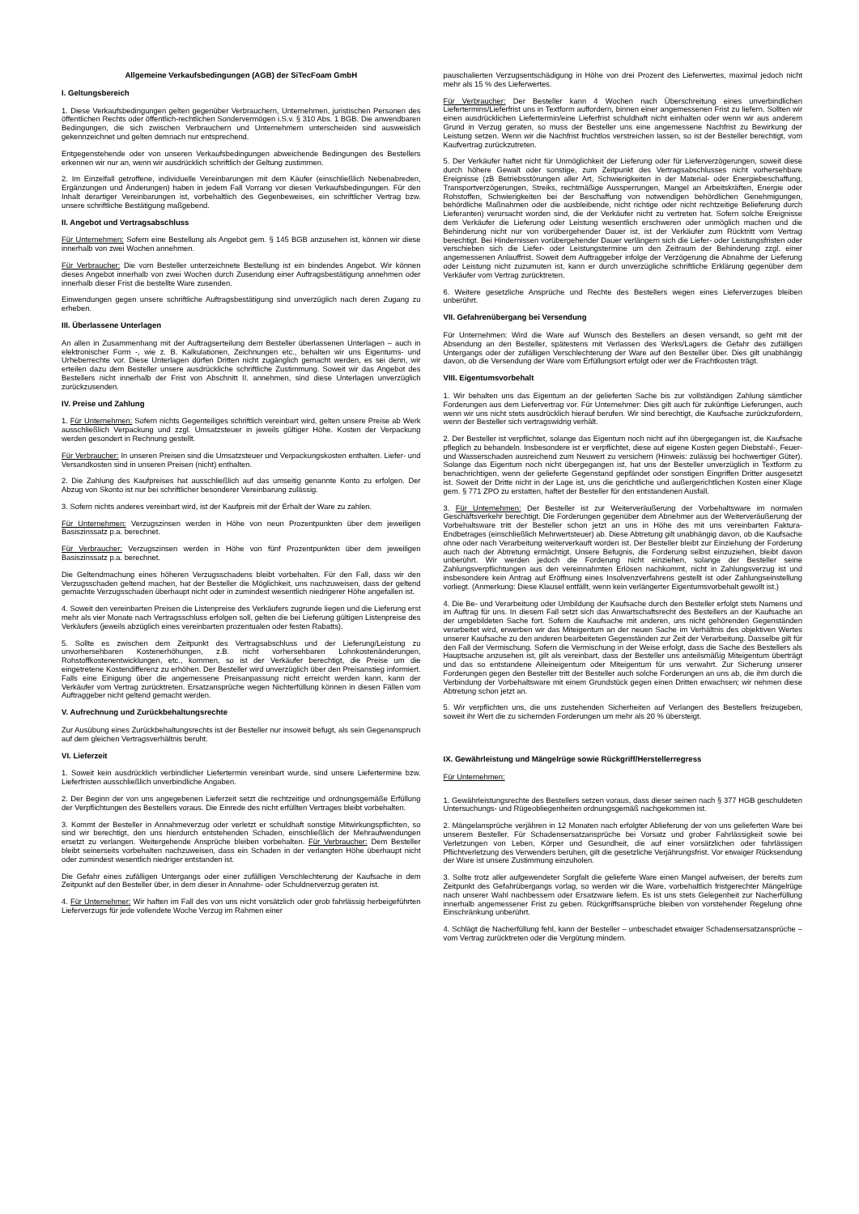Allgemeine Verkaufsbedingungen (AGB) der SiTecFoam GmbH
I. Geltungsbereich
1. Diese Verkaufsbedingungen gelten gegenüber Verbrauchern, Unternehmen, juristischen Personen des öffentlichen Rechts oder öffentlich-rechtlichen Sondervermögen i.S.v. § 310 Abs. 1 BGB. Die anwendbaren Bedingungen, die sich zwischen Verbrauchern und Unternehmern unterscheiden sind ausweislich gekennzeichnet und gelten demnach nur entsprechend.
Entgegenstehende oder von unseren Verkaufsbedingungen abweichende Bedingungen des Bestellers erkennen wir nur an, wenn wir ausdrücklich schriftlich der Geltung zustimmen.
2. Im Einzelfall getroffene, individuelle Vereinbarungen mit dem Käufer (einschließlich Nebenabreden, Ergänzungen und Änderungen) haben in jedem Fall Vorrang vor diesen Verkaufsbedingungen. Für den Inhalt derartiger Vereinbarungen ist, vorbehaltlich des Gegenbeweises, ein schriftlicher Vertrag bzw. unsere schriftliche Bestätigung maßgebend.
II. Angebot und Vertragsabschluss
Für Unternehmen: Sofern eine Bestellung als Angebot gem. § 145 BGB anzusehen ist, können wir diese innerhalb von zwei Wochen annehmen.
Für Verbraucher: Die vom Besteller unterzeichnete Bestellung ist ein bindendes Angebot. Wir können dieses Angebot innerhalb von zwei Wochen durch Zusendung einer Auftragsbestätigung annehmen oder innerhalb dieser Frist die bestellte Ware zusenden.
Einwendungen gegen unsere schriftliche Auftragsbestätigung sind unverzüglich nach deren Zugang zu erheben.
III. Überlassene Unterlagen
An allen in Zusammenhang mit der Auftragserteilung dem Besteller überlassenen Unterlagen – auch in elektronischer Form -, wie z. B. Kalkulationen, Zeichnungen etc., behalten wir uns Eigentums- und Urheberrechte vor. Diese Unterlagen dürfen Dritten nicht zugänglich gemacht werden, es sei denn, wir erteilen dazu dem Besteller unsere ausdrückliche schriftliche Zustimmung. Soweit wir das Angebot des Bestellers nicht innerhalb der Frist von Abschnitt II. annehmen, sind diese Unterlagen unverzüglich zurückzusenden.
IV. Preise und Zahlung
1. Für Unternehmen: Sofern nichts Gegenteiliges schriftlich vereinbart wird, gelten unsere Preise ab Werk ausschließlich Verpackung und zzgl. Umsatzsteuer in jeweils gültiger Höhe. Kosten der Verpackung werden gesondert in Rechnung gestellt.
Für Verbraucher: In unseren Preisen sind die Umsatzsteuer und Verpackungskosten enthalten. Liefer- und Versandkosten sind in unseren Preisen (nicht) enthalten.
2. Die Zahlung des Kaufpreises hat ausschließlich auf das umseitig genannte Konto zu erfolgen. Der Abzug von Skonto ist nur bei schriftlicher besonderer Vereinbarung zulässig.
3. Sofern nichts anderes vereinbart wird, ist der Kaufpreis mit der Erhalt der Ware zu zahlen.
Für Unternehmen: Verzugszinsen werden in Höhe von neun Prozentpunkten über dem jeweiligen Basiszinssatz p.a. berechnet.
Für Verbraucher: Verzugszinsen werden in Höhe von fünf Prozentpunkten über dem jeweiligen Basiszinssatz p.a. berechnet.
Die Geltendmachung eines höheren Verzugsschadens bleibt vorbehalten. Für den Fall, dass wir den Verzugsschaden geltend machen, hat der Besteller die Möglichkeit, uns nachzuweisen, dass der geltend gemachte Verzugsschaden überhaupt nicht oder in zumindest wesentlich niedrigerer Höhe angefallen ist.
4. Soweit den vereinbarten Preisen die Listenpreise des Verkäufers zugrunde liegen und die Lieferung erst mehr als vier Monate nach Vertragsschluss erfolgen soll, gelten die bei Lieferung gültigen Listenpreise des Verkäufers (jeweils abzüglich eines vereinbarten prozentualen oder festen Rabatts).
5. Sollte es zwischen dem Zeitpunkt des Vertragsabschluss und der Lieferung/Leistung zu unvorhersehbaren Kostenerhöhungen, z.B. nicht vorhersehbaren Lohnkostenänderungen, Rohstoffkostenentwicklungen, etc., kommen, so ist der Verkäufer berechtigt, die Preise um die eingetretene Kostendifferenz zu erhöhen. Der Besteller wird unverzüglich über den Preisanstieg informiert. Falls eine Einigung über die angemessene Preisanpassung nicht erreicht werden kann, kann der Verkäufer vom Vertrag zurücktreten. Ersatzansprüche wegen Nichterfüllung können in diesen Fällen vom Auftraggeber nicht geltend gemacht werden.
V. Aufrechnung und Zurückbehaltungsrechte
Zur Ausübung eines Zurückbehaltungsrechts ist der Besteller nur insoweit befugt, als sein Gegenanspruch auf dem gleichen Vertragsverhältnis beruht.
VI. Lieferzeit
1. Soweit kein ausdrücklich verbindlicher Liefertermin vereinbart wurde, sind unsere Liefertermine bzw. Lieferfristen ausschließlich unverbindliche Angaben.
2. Der Beginn der von uns angegebenen Lieferzeit setzt die rechtzeitige und ordnungsgemäße Erfüllung der Verpflichtungen des Bestellers voraus. Die Einrede des nicht erfüllten Vertrages bleibt vorbehalten.
3. Kommt der Besteller in Annahmeverzug oder verletzt er schuldhaft sonstige Mitwirkungspflichten, so sind wir berechtigt, den uns hierdurch entstehenden Schaden, einschließlich der Mehraufwendungen ersetzt zu verlangen. Weitergehende Ansprüche bleiben vorbehalten. Für Verbraucher: Dem Besteller bleibt seinerseits vorbehalten nachzuweisen, dass ein Schaden in der verlangten Höhe überhaupt nicht oder zumindest wesentlich niedriger entstanden ist.
Die Gefahr eines zufälligen Untergangs oder einer zufälligen Verschlechterung der Kaufsache in dem Zeitpunkt auf den Besteller über, in dem dieser in Annahme- oder Schuldnerverzug geraten ist.
4. Für Unternehmer: Wir haften im Fall des von uns nicht vorsätzlich oder grob fahrlässig herbeigeführten Lieferverzugs für jede vollendete Woche Verzug im Rahmen einer
pauschalierten Verzugsentschädigung in Höhe von drei Prozent des Lieferwertes, maximal jedoch nicht mehr als 15 % des Lieferwertes.
Für Verbraucher: Der Besteller kann 4 Wochen nach Überschreitung eines unverbindlichen Liefertermins/Lieferfrist uns in Textform auffordern, binnen einer angemessenen Frist zu liefern. Sollten wir einen ausdrücklichen Liefertermin/eine Lieferfrist schuldhaft nicht einhalten oder wenn wir aus anderem Grund in Verzug geraten, so muss der Besteller uns eine angemessene Nachfrist zu Bewirkung der Leistung setzen. Wenn wir die Nachfrist fruchtlos verstreichen lassen, so ist der Besteller berechtigt, vom Kaufvertrag zurückzutreten.
5. Der Verkäufer haftet nicht für Unmöglichkeit der Lieferung oder für Lieferverzögerungen, soweit diese durch höhere Gewalt oder sonstige, zum Zeitpunkt des Vertragsabschlusses nicht vorhersehbare Ereignisse (zB Betriebsstörungen aller Art, Schwierigkeiten in der Material- oder Energiebeschaffung, Transportverzögerungen, Streiks, rechtmäßige Aussperrungen, Mangel an Arbeitskräften, Energie oder Rohstoffen, Schwierigkeiten bei der Beschaffung von notwendigen behördlichen Genehmigungen, behördliche Maßnahmen oder die ausbleibende, nicht richtige oder nicht rechtzeitige Belieferung durch Lieferanten) verursacht worden sind, die der Verkäufer nicht zu vertreten hat. Sofern solche Ereignisse dem Verkäufer die Lieferung oder Leistung wesentlich erschweren oder unmöglich machen und die Behinderung nicht nur von vorübergehender Dauer ist, ist der Verkäufer zum Rücktritt vom Vertrag berechtigt. Bei Hindernissen vorübergehender Dauer verlängern sich die Liefer- oder Leistungsfristen oder verschieben sich die Liefer- oder Leistungstermine um den Zeitraum der Behinderung zzgl. einer angemessenen Anlauffrist. Soweit dem Auftraggeber infolge der Verzögerung die Abnahme der Lieferung oder Leistung nicht zuzumuten ist, kann er durch unverzügliche schriftliche Erklärung gegenüber dem Verkäufer vom Vertrag zurücktreten.
6. Weitere gesetzliche Ansprüche und Rechte des Bestellers wegen eines Lieferverzuges bleiben unberührt.
VII. Gefahrenübergang bei Versendung
Für Unternehmen: Wird die Ware auf Wunsch des Bestellers an diesen versandt, so geht mit der Absendung an den Besteller, spätestens mit Verlassen des Werks/Lagers die Gefahr des zufälligen Untergangs oder der zufälligen Verschlechterung der Ware auf den Besteller über. Dies gilt unabhängig davon, ob die Versendung der Ware vom Erfüllungsort erfolgt oder wer die Frachtkosten trägt.
VIII. Eigentumsvorbehalt
1. Wir behalten uns das Eigentum an der gelieferten Sache bis zur vollständigen Zahlung sämtlicher Forderungen aus dem Liefervertrag vor. Für Unternehmer: Dies gilt auch für zukünftige Lieferungen, auch wenn wir uns nicht stets ausdrücklich hierauf berufen. Wir sind berechtigt, die Kaufsache zurückzufordern, wenn der Besteller sich vertragswidrig verhält.
2. Der Besteller ist verpflichtet, solange das Eigentum noch nicht auf ihn übergegangen ist, die Kaufsache pfleglich zu behandeln. Insbesondere ist er verpflichtet, diese auf eigene Kosten gegen Diebstahl-, Feuer- und Wasserschaden ausreichend zum Neuwert zu versichern (Hinweis: zulässig bei hochwertiger Güter). Solange das Eigentum noch nicht übergegangen ist, hat uns der Besteller unverzüglich in Textform zu benachrichtigen, wenn der gelieferte Gegenstand gepfändet oder sonstigen Eingriffen Dritter ausgesetzt ist. Soweit der Dritte nicht in der Lage ist, uns die gerichtliche und außergerichtlichen Kosten einer Klage gem. § 771 ZPO zu erstatten, haftet der Besteller für den entstandenen Ausfall.
3. Für Unternehmen: Der Besteller ist zur Weiterveräußerung der Vorbehaltsware im normalen Geschäftsverkehr berechtigt. Die Forderungen gegenüber dem Abnehmer aus der Weiterveräußerung der Vorbehaltsware tritt der Besteller schon jetzt an uns in Höhe des mit uns vereinbarten Faktura-Endbetrages (einschließlich Mehrwertsteuer) ab. Diese Abtretung gilt unabhängig davon, ob die Kaufsache ohne oder nach Verarbeitung weiterverkauft worden ist. Der Besteller bleibt zur Einziehung der Forderung auch nach der Abtretung ermächtigt. Unsere Befugnis, die Forderung selbst einzuziehen, bleibt davon unberührt. Wir werden jedoch die Forderung nicht einziehen, solange der Besteller seine Zahlungsverpflichtungen aus den vereinnahmten Erlösen nachkommt, nicht in Zahlungsverzug ist und insbesondere kein Antrag auf Eröffnung eines Insolvenzverfahrens gestellt ist oder Zahlungseinstellung vorliegt. (Anmerkung: Diese Klausel entfällt, wenn kein verlängerter Eigentumsvorbehalt gewollt ist.)
4. Die Be- und Verarbeitung oder Umbildung der Kaufsache durch den Besteller erfolgt stets Namens und im Auftrag für uns. In diesem Fall setzt sich das Anwartschaftsrecht des Bestellers an der Kaufsache an der umgebildeten Sache fort. Sofern die Kaufsache mit anderen, uns nicht gehörenden Gegenständen verarbeitet wird, erwerben wir das Miteigentum an der neuen Sache im Verhältnis des objektiven Wertes unserer Kaufsache zu den anderen bearbeiteten Gegenständen zur Zeit der Verarbeitung. Dasselbe gilt für den Fall der Vermischung. Sofern die Vermischung in der Weise erfolgt, dass die Sache des Bestellers als Hauptsache anzusehen ist, gilt als vereinbart, dass der Besteller uns anteilsmäßig Miteigentum überträgt und das so entstandene Alleineigentum oder Miteigentum für uns verwahrt. Zur Sicherung unserer Forderungen gegen den Besteller tritt der Besteller auch solche Forderungen an uns ab, die ihm durch die Verbindung der Vorbehaltsware mit einem Grundstück gegen einen Dritten erwachsen; wir nehmen diese Abtretung schon jetzt an.
5. Wir verpflichten uns, die uns zustehenden Sicherheiten auf Verlangen des Bestellers freizugeben, soweit ihr Wert die zu sichernden Forderungen um mehr als 20 % übersteigt.
IX. Gewährleistung und Mängelrüge sowie Rückgriff/Herstellerregress
Für Unternehmen:
1. Gewährleistungsrechte des Bestellers setzen voraus, dass dieser seinen nach § 377 HGB geschuldeten Untersuchungs- und Rügeobliegenheiten ordnungsgemäß nachgekommen ist.
2. Mängelansprüche verjähren in 12 Monaten nach erfolgter Ablieferung der von uns gelieferten Ware bei unserem Besteller. Für Schadensersatzansprüche bei Vorsatz und grober Fahrlässigkeit sowie bei Verletzungen von Leben, Körper und Gesundheit, die auf einer vorsätzlichen oder fahrlässigen Pflichtverletzung des Verwenders beruhen, gilt die gesetzliche Verjährungsfrist. Vor etwaiger Rücksendung der Ware ist unsere Zustimmung einzuholen.
3. Sollte trotz aller aufgewendeter Sorgfalt die gelieferte Ware einen Mangel aufweisen, der bereits zum Zeitpunkt des Gefahrübergangs vorlag, so werden wir die Ware, vorbehaltlich fristgerechter Mängelrüge nach unserer Wahl nachbessern oder Ersatzware liefern. Es ist uns stets Gelegenheit zur Nacherfüllung innerhalb angemessener Frist zu geben. Rückgriffsansprüche bleiben von vorstehender Regelung ohne Einschränkung unberührt.
4. Schlägt die Nacherfüllung fehl, kann der Besteller – unbeschadet etwaiger Schadensersatzansprüche – vom Vertrag zurücktreten oder die Vergütung mindern.